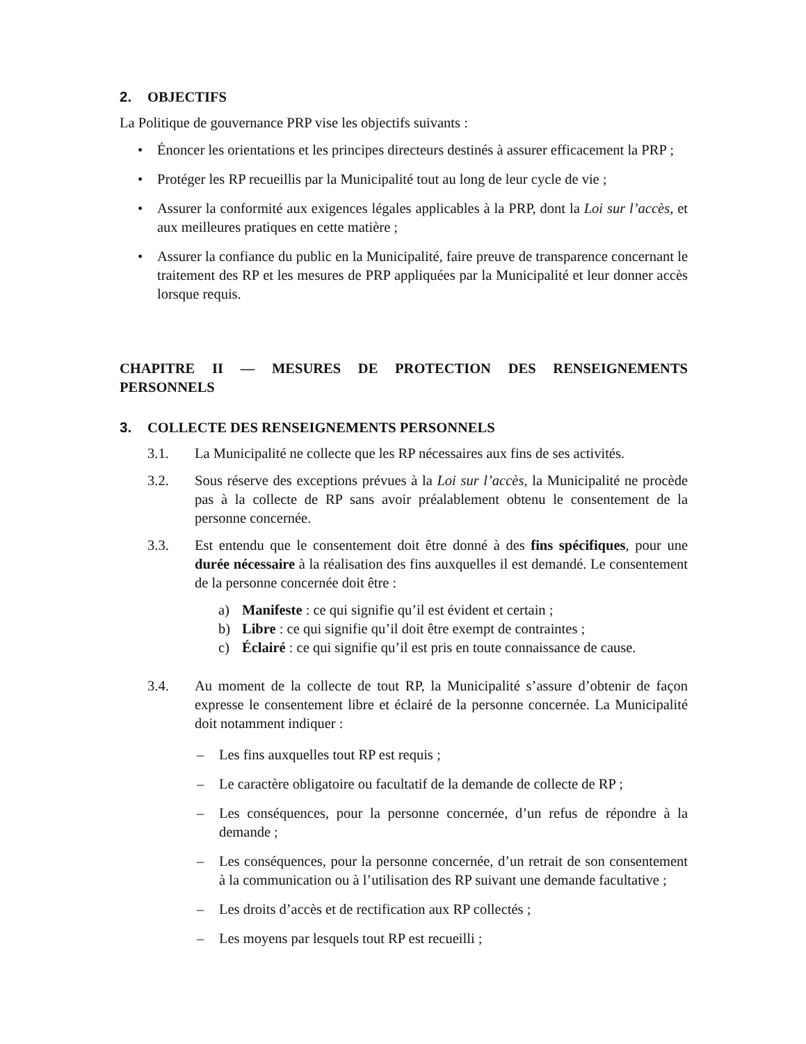2. OBJECTIFS
La Politique de gouvernance PRP vise les objectifs suivants :
• Énoncer les orientations et les principes directeurs destinés à assurer efficacement la PRP ;
• Protéger les RP recueillis par la Municipalité tout au long de leur cycle de vie ;
• Assurer la conformité aux exigences légales applicables à la PRP, dont la Loi sur l’accès, et aux meilleures pratiques en cette matière ;
• Assurer la confiance du public en la Municipalité, faire preuve de transparence concernant le traitement des RP et les mesures de PRP appliquées par la Municipalité et leur donner accès lorsque requis.
CHAPITRE II — MESURES DE PROTECTION DES RENSEIGNEMENTS PERSONNELS
3. COLLECTE DES RENSEIGNEMENTS PERSONNELS
3.1. La Municipalité ne collecte que les RP nécessaires aux fins de ses activités.
3.2. Sous réserve des exceptions prévues à la Loi sur l’accès, la Municipalité ne procède pas à la collecte de RP sans avoir préalablement obtenu le consentement de la personne concernée.
3.3. Est entendu que le consentement doit être donné à des fins spécifiques, pour une durée nécessaire à la réalisation des fins auxquelles il est demandé. Le consentement de la personne concernée doit être :
a) Manifeste : ce qui signifie qu’il est évident et certain ;
b) Libre : ce qui signifie qu’il doit être exempt de contraintes ;
c) Éclairé : ce qui signifie qu’il est pris en toute connaissance de cause.
3.4. Au moment de la collecte de tout RP, la Municipalité s’assure d’obtenir de façon expresse le consentement libre et éclairé de la personne concernée. La Municipalité doit notamment indiquer :
– Les fins auxquelles tout RP est requis ;
– Le caractère obligatoire ou facultatif de la demande de collecte de RP ;
– Les conséquences, pour la personne concernée, d’un refus de répondre à la demande ;
– Les conséquences, pour la personne concernée, d’un retrait de son consentement à la communication ou à l’utilisation des RP suivant une demande facultative ;
– Les droits d’accès et de rectification aux RP collectés ;
– Les moyens par lesquels tout RP est recueilli ;